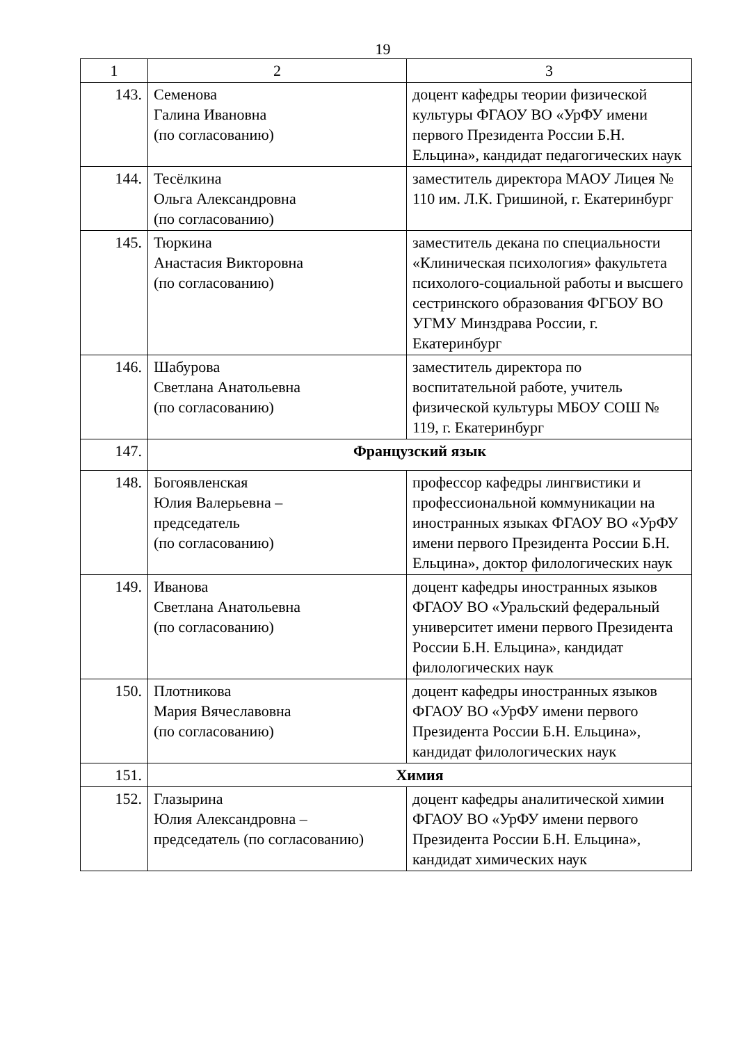19
| 1 | 2 | 3 |
| 143. | Семенова Галина Ивановна (по согласованию) | доцент кафедры теории физической культуры ФГАОУ ВО «УрФУ имени первого Президента России Б.Н. Ельцина», кандидат педагогических наук |
| 144. | Тесёлкина Ольга Александровна (по согласованию) | заместитель директора МАОУ Лицея № 110 им. Л.К. Гришиной, г. Екатеринбург |
| 145. | Тюркина Анастасия Викторовна (по согласованию) | заместитель декана по специальности «Клиническая психология» факультета психолого-социальной работы и высшего сестринского образования ФГБОУ ВО УГМУ Минздрава России, г. Екатеринбург |
| 146. | Шабурова Светлана Анатольевна (по согласованию) | заместитель директора по воспитательной работе, учитель физической культуры МБОУ СОШ № 119, г. Екатеринбург |
| 147. | Французский язык | |
| 148. | Богоявленская Юлия Валерьевна – председатель (по согласованию) | профессор кафедры лингвистики и профессиональной коммуникации на иностранных языках ФГАОУ ВО «УрФУ имени первого Президента России Б.Н. Ельцина», доктор филологических наук |
| 149. | Иванова Светлана Анатольевна (по согласованию) | доцент кафедры иностранных языков ФГАОУ ВО «Уральский федеральный университет имени первого Президента России Б.Н. Ельцина», кандидат филологических наук |
| 150. | Плотникова Мария Вячеславовна (по согласованию) | доцент кафедры иностранных языков ФГАОУ ВО «УрФУ имени первого Президента России Б.Н. Ельцина», кандидат филологических наук |
| 151. | Химия | |
| 152. | Глазырина Юлия Александровна – председатель (по согласованию) | доцент кафедры аналитической химии ФГАОУ ВО «УрФУ имени первого Президента России Б.Н. Ельцина», кандидат химических наук |